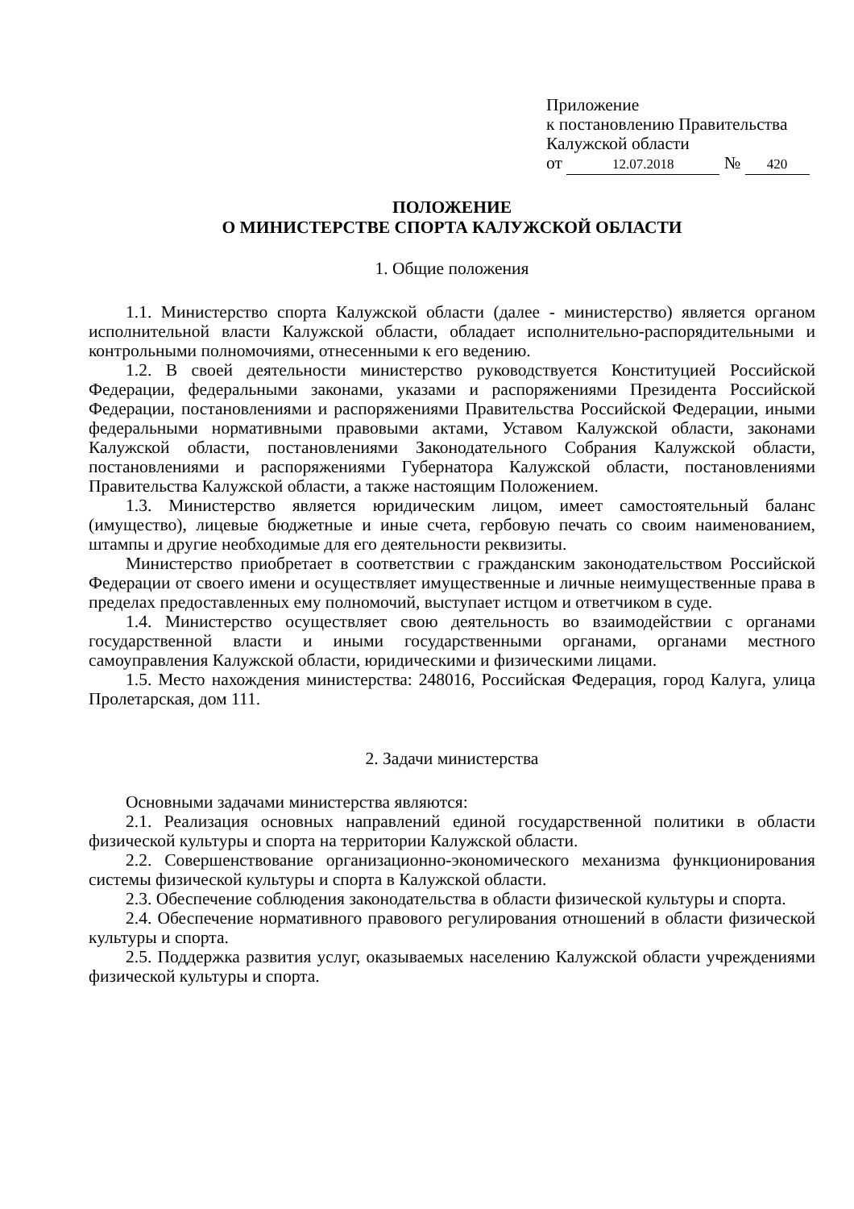Приложение
к постановлению Правительства
Калужской области
от 12.07.2018 № 420
ПОЛОЖЕНИЕ
О МИНИСТЕРСТВЕ СПОРТА КАЛУЖСКОЙ ОБЛАСТИ
1. Общие положения
1.1. Министерство спорта Калужской области (далее - министерство) является органом исполнительной власти Калужской области, обладает исполнительно-распорядительными и контрольными полномочиями, отнесенными к его ведению.
1.2. В своей деятельности министерство руководствуется Конституцией Российской Федерации, федеральными законами, указами и распоряжениями Президента Российской Федерации, постановлениями и распоряжениями Правительства Российской Федерации, иными федеральными нормативными правовыми актами, Уставом Калужской области, законами Калужской области, постановлениями Законодательного Собрания Калужской области, постановлениями и распоряжениями Губернатора Калужской области, постановлениями Правительства Калужской области, а также настоящим Положением.
1.3. Министерство является юридическим лицом, имеет самостоятельный баланс (имущество), лицевые бюджетные и иные счета, гербовую печать со своим наименованием, штампы и другие необходимые для его деятельности реквизиты.
Министерство приобретает в соответствии с гражданским законодательством Российской Федерации от своего имени и осуществляет имущественные и личные неимущественные права в пределах предоставленных ему полномочий, выступает истцом и ответчиком в суде.
1.4. Министерство осуществляет свою деятельность во взаимодействии с органами государственной власти и иными государственными органами, органами местного самоуправления Калужской области, юридическими и физическими лицами.
1.5. Место нахождения министерства: 248016, Российская Федерация, город Калуга, улица Пролетарская, дом 111.
2. Задачи министерства
Основными задачами министерства являются:
2.1. Реализация основных направлений единой государственной политики в области физической культуры и спорта на территории Калужской области.
2.2. Совершенствование организационно-экономического механизма функционирования системы физической культуры и спорта в Калужской области.
2.3. Обеспечение соблюдения законодательства в области физической культуры и спорта.
2.4. Обеспечение нормативного правового регулирования отношений в области физической культуры и спорта.
2.5. Поддержка развития услуг, оказываемых населению Калужской области учреждениями физической культуры и спорта.